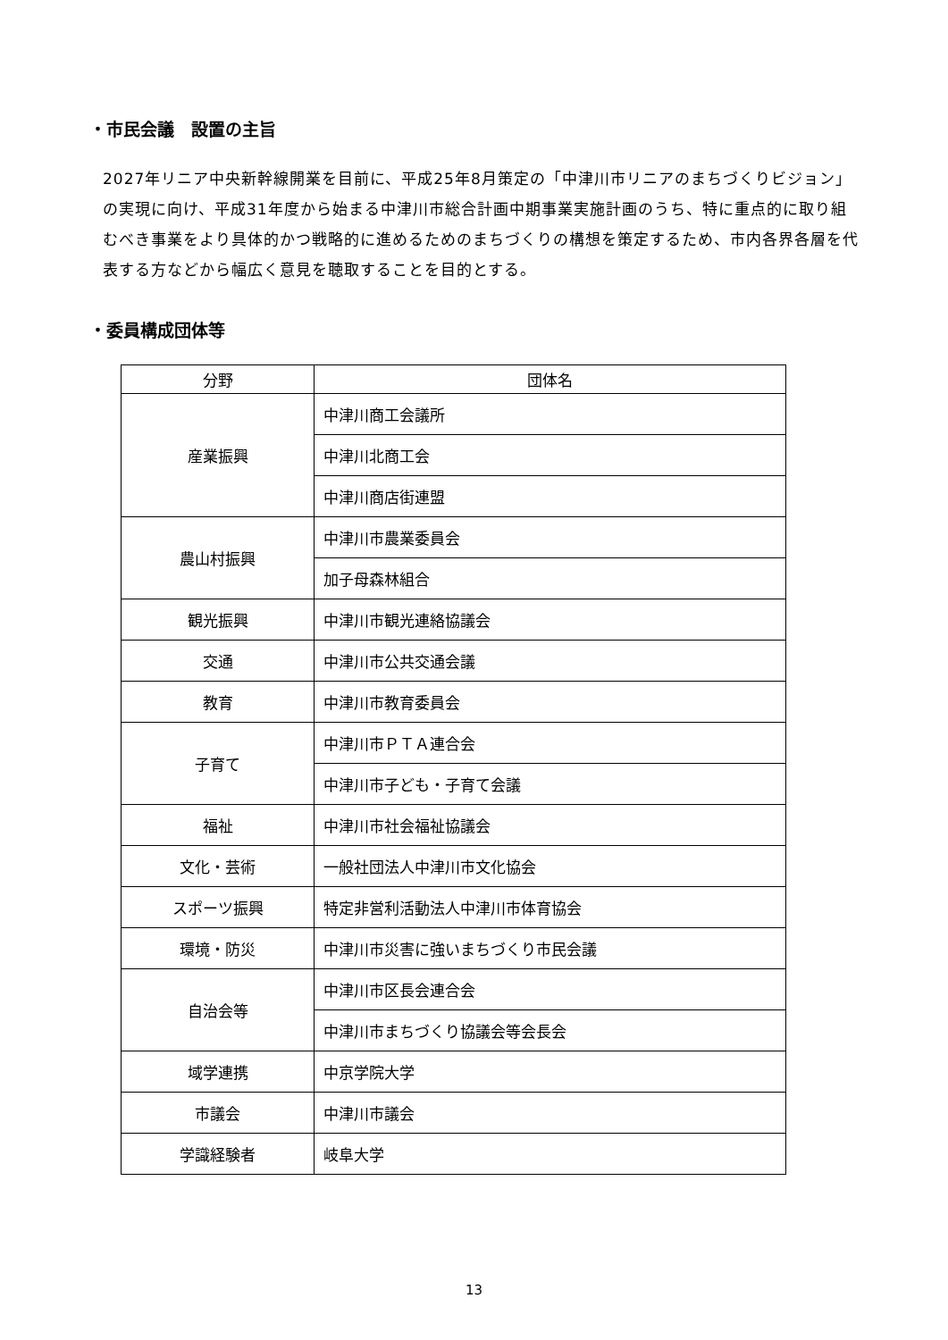・市民会議　設置の主旨
2027年リニア中央新幹線開業を目前に、平成25年8月策定の「中津川市リニアのまちづくりビジョン」の実現に向け、平成31年度から始まる中津川市総合計画中期事業実施計画のうち、特に重点的に取り組むべき事業をより具体的かつ戦略的に進めるためのまちづくりの構想を策定するため、市内各界各層を代表する方などから幅広く意見を聴取することを目的とする。
・委員構成団体等
| 分野 | 団体名 |
| --- | --- |
| 産業振興 | 中津川商工会議所 |
| | 中津川北商工会 |
| | 中津川商店街連盟 |
| 農山村振興 | 中津川市農業委員会 |
| | 加子母森林組合 |
| 観光振興 | 中津川市観光連絡協議会 |
| 交通 | 中津川市公共交通会議 |
| 教育 | 中津川市教育委員会 |
| 子育て | 中津川市ＰＴＡ連合会 |
| | 中津川市子ども・子育て会議 |
| 福祉 | 中津川市社会福祉協議会 |
| 文化・芸術 | 一般社団法人中津川市文化協会 |
| スポーツ振興 | 特定非営利活動法人中津川市体育協会 |
| 環境・防災 | 中津川市災害に強いまちづくり市民会議 |
| 自治会等 | 中津川市区長会連合会 |
| | 中津川市まちづくり協議会等会長会 |
| 域学連携 | 中京学院大学 |
| 市議会 | 中津川市議会 |
| 学識経験者 | 岐阜大学 |
13